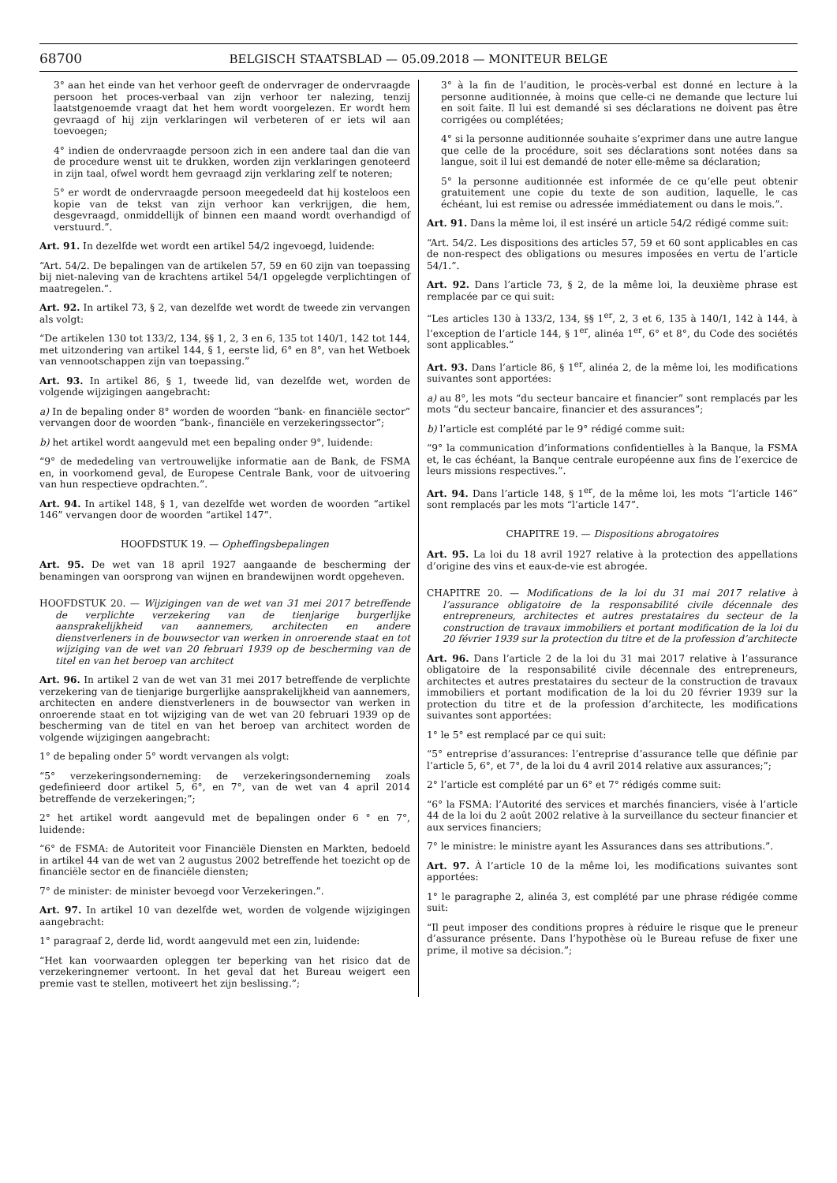68700 BELGISCH STAATSBLAD — 05.09.2018 — MONITEUR BELGE
3° aan het einde van het verhoor geeft de ondervrager de ondervraagde persoon het proces-verbaal van zijn verhoor ter nalezing, tenzij laatstgenoemde vraagt dat het hem wordt voorgelezen. Er wordt hem gevraagd of hij zijn verklaringen wil verbeteren of er iets wil aan toevoegen;
4° indien de ondervraagde persoon zich in een andere taal dan die van de procedure wenst uit te drukken, worden zijn verklaringen genoteerd in zijn taal, ofwel wordt hem gevraagd zijn verklaring zelf te noteren;
5° er wordt de ondervraagde persoon meegedeeld dat hij kosteloos een kopie van de tekst van zijn verhoor kan verkrijgen, die hem, desgevraagd, onmiddellijk of binnen een maand wordt overhandigd of verstuurd.”.
Art. 91. In dezelfde wet wordt een artikel 54/2 ingevoegd, luidende:
“Art. 54/2. De bepalingen van de artikelen 57, 59 en 60 zijn van toepassing bij niet-naleving van de krachtens artikel 54/1 opgelegde verplichtingen of maatregelen.”.
Art. 92. In artikel 73, § 2, van dezelfde wet wordt de tweede zin vervangen als volgt:
“De artikelen 130 tot 133/2, 134, §§ 1, 2, 3 en 6, 135 tot 140/1, 142 tot 144, met uitzondering van artikel 144, § 1, eerste lid, 6° en 8°, van het Wetboek van vennootschappen zijn van toepassing.”
Art. 93. In artikel 86, § 1, tweede lid, van dezelfde wet, worden de volgende wijzigingen aangebracht:
a) In de bepaling onder 8° worden de woorden “bank- en financiële sector” vervangen door de woorden “bank-, financiële en verzekeringssector”;
b) het artikel wordt aangevuld met een bepaling onder 9°, luidende:
“9° de mededeling van vertrouwelijke informatie aan de Bank, de FSMA en, in voorkomend geval, de Europese Centrale Bank, voor de uitvoering van hun respectieve opdrachten.”.
Art. 94. In artikel 148, § 1, van dezelfde wet worden de woorden “artikel 146” vervangen door de woorden “artikel 147”.
HOOFDSTUK 19. — Opheffingsbepalingen
Art. 95. De wet van 18 april 1927 aangaande de bescherming der benamingen van oorsprong van wijnen en brandewijnen wordt opgeheven.
HOOFDSTUK 20. — Wijzigingen van de wet van 31 mei 2017 betreffende de verplichte verzekering van de tienjarige burgerlijke aansprakelijkheid van aannemers, architecten en andere dienstverleners in de bouwsector van werken in onroerende staat en tot wijziging van de wet van 20 februari 1939 op de bescherming van de titel en van het beroep van architect
Art. 96. In artikel 2 van de wet van 31 mei 2017 betreffende de verplichte verzekering van de tienjarige burgerlijke aansprakelijkheid van aannemers, architecten en andere dienstverleners in de bouwsector van werken in onroerende staat en tot wijziging van de wet van 20 februari 1939 op de bescherming van de titel en van het beroep van architect worden de volgende wijzigingen aangebracht:
1° de bepaling onder 5° wordt vervangen als volgt:
“5° verzekeringsonderneming: de verzekeringsonderneming zoals gedefinieerd door artikel 5, 6°, en 7°, van de wet van 4 april 2014 betreffende de verzekeringen;”;
2° het artikel wordt aangevuld met de bepalingen onder 6 ° en 7°, luidende:
“6° de FSMA: de Autoriteit voor Financiële Diensten en Markten, bedoeld in artikel 44 van de wet van 2 augustus 2002 betreffende het toezicht op de financiële sector en de financiële diensten;
7° de minister: de minister bevoegd voor Verzekeringen.”.
Art. 97. In artikel 10 van dezelfde wet, worden de volgende wijzigingen aangebracht:
1° paragraaf 2, derde lid, wordt aangevuld met een zin, luidende:
“Het kan voorwaarden opleggen ter beperking van het risico dat de verzekeringnemer vertoont. In het geval dat het Bureau weigert een premie vast te stellen, motiveert het zijn beslissing.”;
3° à la fin de l’audition, le procès-verbal est donné en lecture à la personne auditionnée, à moins que celle-ci ne demande que lecture lui en soit faite. Il lui est demandé si ses déclarations ne doivent pas être corrigées ou complétées;
4° si la personne auditionnée souhaite s’exprimer dans une autre langue que celle de la procédure, soit ses déclarations sont notées dans sa langue, soit il lui est demandé de noter elle-même sa déclaration;
5° la personne auditionnée est informée de ce qu’elle peut obtenir gratuitement une copie du texte de son audition, laquelle, le cas échéant, lui est remise ou adressée immédiatement ou dans le mois.”.
Art. 91. Dans la même loi, il est inséré un article 54/2 rédigé comme suit:
“Art. 54/2. Les dispositions des articles 57, 59 et 60 sont applicables en cas de non-respect des obligations ou mesures imposées en vertu de l’article 54/1.”.
Art. 92. Dans l’article 73, § 2, de la même loi, la deuxième phrase est remplacée par ce qui suit:
“Les articles 130 à 133/2, 134, §§ 1<sup>er</sup>, 2, 3 et 6, 135 à 140/1, 142 à 144, à l’exception de l’article 144, § 1<sup>er</sup>, alinéa 1<sup>er</sup>, 6° et 8°, du Code des sociétés sont applicables.”
Art. 93. Dans l’article 86, § 1<sup>er</sup>, alinéa 2, de la même loi, les modifications suivantes sont apportées:
a) au 8°, les mots “du secteur bancaire et financier” sont remplacés par les mots “du secteur bancaire, financier et des assurances”;
b) l’article est complété par le 9° rédigé comme suit:
“9° la communication d’informations confidentielles à la Banque, la FSMA et, le cas échéant, la Banque centrale européenne aux fins de l’exercice de leurs missions respectives.”.
Art. 94. Dans l’article 148, § 1<sup>er</sup>, de la même loi, les mots “l’article 146” sont remplacés par les mots “l’article 147”.
CHAPITRE 19. — Dispositions abrogatoires
Art. 95. La loi du 18 avril 1927 relative à la protection des appellations d’origine des vins et eaux-de-vie est abrogée.
CHAPITRE 20. — Modifications de la loi du 31 mai 2017 relative à l’assurance obligatoire de la responsabilité civile décennale des entrepreneurs, architectes et autres prestataires du secteur de la construction de travaux immobiliers et portant modification de la loi du 20 février 1939 sur la protection du titre et de la profession d’architecte
Art. 96. Dans l’article 2 de la loi du 31 mai 2017 relative à l’assurance obligatoire de la responsabilité civile décennale des entrepreneurs, architectes et autres prestataires du secteur de la construction de travaux immobiliers et portant modification de la loi du 20 février 1939 sur la protection du titre et de la profession d’architecte, les modifications suivantes sont apportées:
1° le 5° est remplacé par ce qui suit:
“5° entreprise d’assurances: l’entreprise d’assurance telle que définie par l’article 5, 6°, et 7°, de la loi du 4 avril 2014 relative aux assurances;”;
2° l’article est complété par un 6° et 7° rédigés comme suit:
“6° la FSMA: l’Autorité des services et marchés financiers, visée à l’article 44 de la loi du 2 août 2002 relative à la surveillance du secteur financier et aux services financiers;
7° le ministre: le ministre ayant les Assurances dans ses attributions.”.
Art. 97. À l’article 10 de la même loi, les modifications suivantes sont apportées:
1° le paragraphe 2, alinéa 3, est complété par une phrase rédigée comme suit:
“Il peut imposer des conditions propres à réduire le risque que le preneur d’assurance présente. Dans l’hypothèse où le Bureau refuse de fixer une prime, il motive sa décision.”;